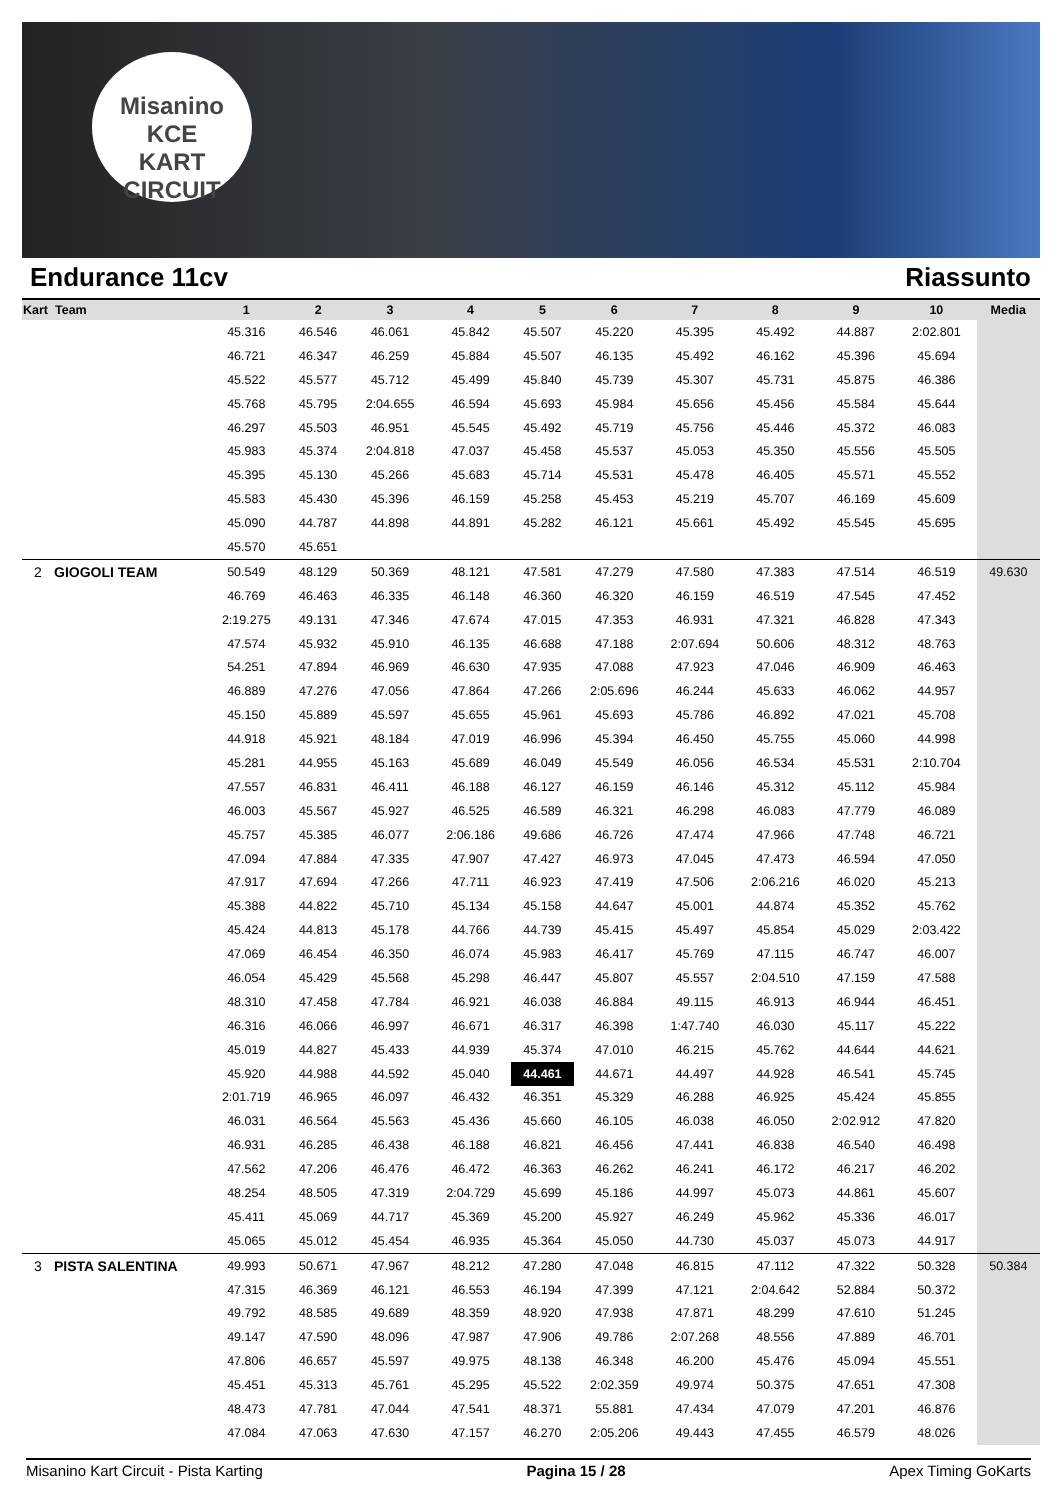Misanino
KCE
KART CIRCUIT
Endurance 11cv Riassunto
| Kart | Team | 1 | 2 | 3 | 4 | 5 | 6 | 7 | 8 | 9 | 10 | Media |
| --- | --- | --- | --- | --- | --- | --- | --- | --- | --- | --- | --- | --- |
| | | 45.316 | 46.546 | 46.061 | 45.842 | 45.507 | 45.220 | 45.395 | 45.492 | 44.887 | 2:02.801 | |
| | | 46.721 | 46.347 | 46.259 | 45.884 | 45.507 | 46.135 | 45.492 | 46.162 | 45.396 | 45.694 | |
| | | 45.522 | 45.577 | 45.712 | 45.499 | 45.840 | 45.739 | 45.307 | 45.731 | 45.875 | 46.386 | |
| | | 45.768 | 45.795 | 2:04.655 | 46.594 | 45.693 | 45.984 | 45.656 | 45.456 | 45.584 | 45.644 | |
| | | 46.297 | 45.503 | 46.951 | 45.545 | 45.492 | 45.719 | 45.756 | 45.446 | 45.372 | 46.083 | |
| | | 45.983 | 45.374 | 2:04.818 | 47.037 | 45.458 | 45.537 | 45.053 | 45.350 | 45.556 | 45.505 | |
| | | 45.395 | 45.130 | 45.266 | 45.683 | 45.714 | 45.531 | 45.478 | 46.405 | 45.571 | 45.552 | |
| | | 45.583 | 45.430 | 45.396 | 46.159 | 45.258 | 45.453 | 45.219 | 45.707 | 46.169 | 45.609 | |
| | | 45.090 | 44.787 | 44.898 | 44.891 | 45.282 | 46.121 | 45.661 | 45.492 | 45.545 | 45.695 | |
| | | 45.570 | 45.651 | | | | | | | | | |
| 2 | GIOGOLI TEAM | 50.549 | 48.129 | 50.369 | 48.121 | 47.581 | 47.279 | 47.580 | 47.383 | 47.514 | 46.519 | 49.630 |
| | | 46.769 | 46.463 | 46.335 | 46.148 | 46.360 | 46.320 | 46.159 | 46.519 | 47.545 | 47.452 | |
| | | 2:19.275 | 49.131 | 47.346 | 47.674 | 47.015 | 47.353 | 46.931 | 47.321 | 46.828 | 47.343 | |
| | | 47.574 | 45.932 | 45.910 | 46.135 | 46.688 | 47.188 | 2:07.694 | 50.606 | 48.312 | 48.763 | |
| | | 54.251 | 47.894 | 46.969 | 46.630 | 47.935 | 47.088 | 47.923 | 47.046 | 46.909 | 46.463 | |
| | | 46.889 | 47.276 | 47.056 | 47.864 | 47.266 | 2:05.696 | 46.244 | 45.633 | 46.062 | 44.957 | |
| | | 45.150 | 45.889 | 45.597 | 45.655 | 45.961 | 45.693 | 45.786 | 46.892 | 47.021 | 45.708 | |
| | | 44.918 | 45.921 | 48.184 | 47.019 | 46.996 | 45.394 | 46.450 | 45.755 | 45.060 | 44.998 | |
| | | 45.281 | 44.955 | 45.163 | 45.689 | 46.049 | 45.549 | 46.056 | 46.534 | 45.531 | 2:10.704 | |
| | | 47.557 | 46.831 | 46.411 | 46.188 | 46.127 | 46.159 | 46.146 | 45.312 | 45.112 | 45.984 | |
| | | 46.003 | 45.567 | 45.927 | 46.525 | 46.589 | 46.321 | 46.298 | 46.083 | 47.779 | 46.089 | |
| | | 45.757 | 45.385 | 46.077 | 2:06.186 | 49.686 | 46.726 | 47.474 | 47.966 | 47.748 | 46.721 | |
| | | 47.094 | 47.884 | 47.335 | 47.907 | 47.427 | 46.973 | 47.045 | 47.473 | 46.594 | 47.050 | |
| | | 47.917 | 47.694 | 47.266 | 47.711 | 46.923 | 47.419 | 47.506 | 2:06.216 | 46.020 | 45.213 | |
| | | 45.388 | 44.822 | 45.710 | 45.134 | 45.158 | 44.647 | 45.001 | 44.874 | 45.352 | 45.762 | |
| | | 45.424 | 44.813 | 45.178 | 44.766 | 44.739 | 45.415 | 45.497 | 45.854 | 45.029 | 2:03.422 | |
| | | 47.069 | 46.454 | 46.350 | 46.074 | 45.983 | 46.417 | 45.769 | 47.115 | 46.747 | 46.007 | |
| | | 46.054 | 45.429 | 45.568 | 45.298 | 46.447 | 45.807 | 45.557 | 2:04.510 | 47.159 | 47.588 | |
| | | 48.310 | 47.458 | 47.784 | 46.921 | 46.038 | 46.884 | 49.115 | 46.913 | 46.944 | 46.451 | |
| | | 46.316 | 46.066 | 46.997 | 46.671 | 46.317 | 46.398 | 1:47.740 | 46.030 | 45.117 | 45.222 | |
| | | 45.019 | 44.827 | 45.433 | 44.939 | 45.374 | 47.010 | 46.215 | 45.762 | 44.644 | 44.621 | |
| | | 45.920 | 44.988 | 44.592 | 45.040 | 44.461 | 44.671 | 44.497 | 44.928 | 46.541 | 45.745 | |
| | | 2:01.719 | 46.965 | 46.097 | 46.432 | 46.351 | 45.329 | 46.288 | 46.925 | 45.424 | 45.855 | |
| | | 46.031 | 46.564 | 45.563 | 45.436 | 45.660 | 46.105 | 46.038 | 46.050 | 2:02.912 | 47.820 | |
| | | 46.931 | 46.285 | 46.438 | 46.188 | 46.821 | 46.456 | 47.441 | 46.838 | 46.540 | 46.498 | |
| | | 47.562 | 47.206 | 46.476 | 46.472 | 46.363 | 46.262 | 46.241 | 46.172 | 46.217 | 46.202 | |
| | | 48.254 | 48.505 | 47.319 | 2:04.729 | 45.699 | 45.186 | 44.997 | 45.073 | 44.861 | 45.607 | |
| | | 45.411 | 45.069 | 44.717 | 45.369 | 45.200 | 45.927 | 46.249 | 45.962 | 45.336 | 46.017 | |
| | | 45.065 | 45.012 | 45.454 | 46.935 | 45.364 | 45.050 | 44.730 | 45.037 | 45.073 | 44.917 | |
| 3 | PISTA SALENTINA | 49.993 | 50.671 | 47.967 | 48.212 | 47.280 | 47.048 | 46.815 | 47.112 | 47.322 | 50.328 | 50.384 |
| | | 47.315 | 46.369 | 46.121 | 46.553 | 46.194 | 47.399 | 47.121 | 2:04.642 | 52.884 | 50.372 | |
| | | 49.792 | 48.585 | 49.689 | 48.359 | 48.920 | 47.938 | 47.871 | 48.299 | 47.610 | 51.245 | |
| | | 49.147 | 47.590 | 48.096 | 47.987 | 47.906 | 49.786 | 2:07.268 | 48.556 | 47.889 | 46.701 | |
| | | 47.806 | 46.657 | 45.597 | 49.975 | 48.138 | 46.348 | 46.200 | 45.476 | 45.094 | 45.551 | |
| | | 45.451 | 45.313 | 45.761 | 45.295 | 45.522 | 2:02.359 | 49.974 | 50.375 | 47.651 | 47.308 | |
| | | 48.473 | 47.781 | 47.044 | 47.541 | 48.371 | 55.881 | 47.434 | 47.079 | 47.201 | 46.876 | |
| | | 47.084 | 47.063 | 47.630 | 47.157 | 46.270 | 2:05.206 | 49.443 | 47.455 | 46.579 | 48.026 | |
Misanino Kart Circuit - Pista Karting Pagina 15 / 28 Apex Timing GoKarts